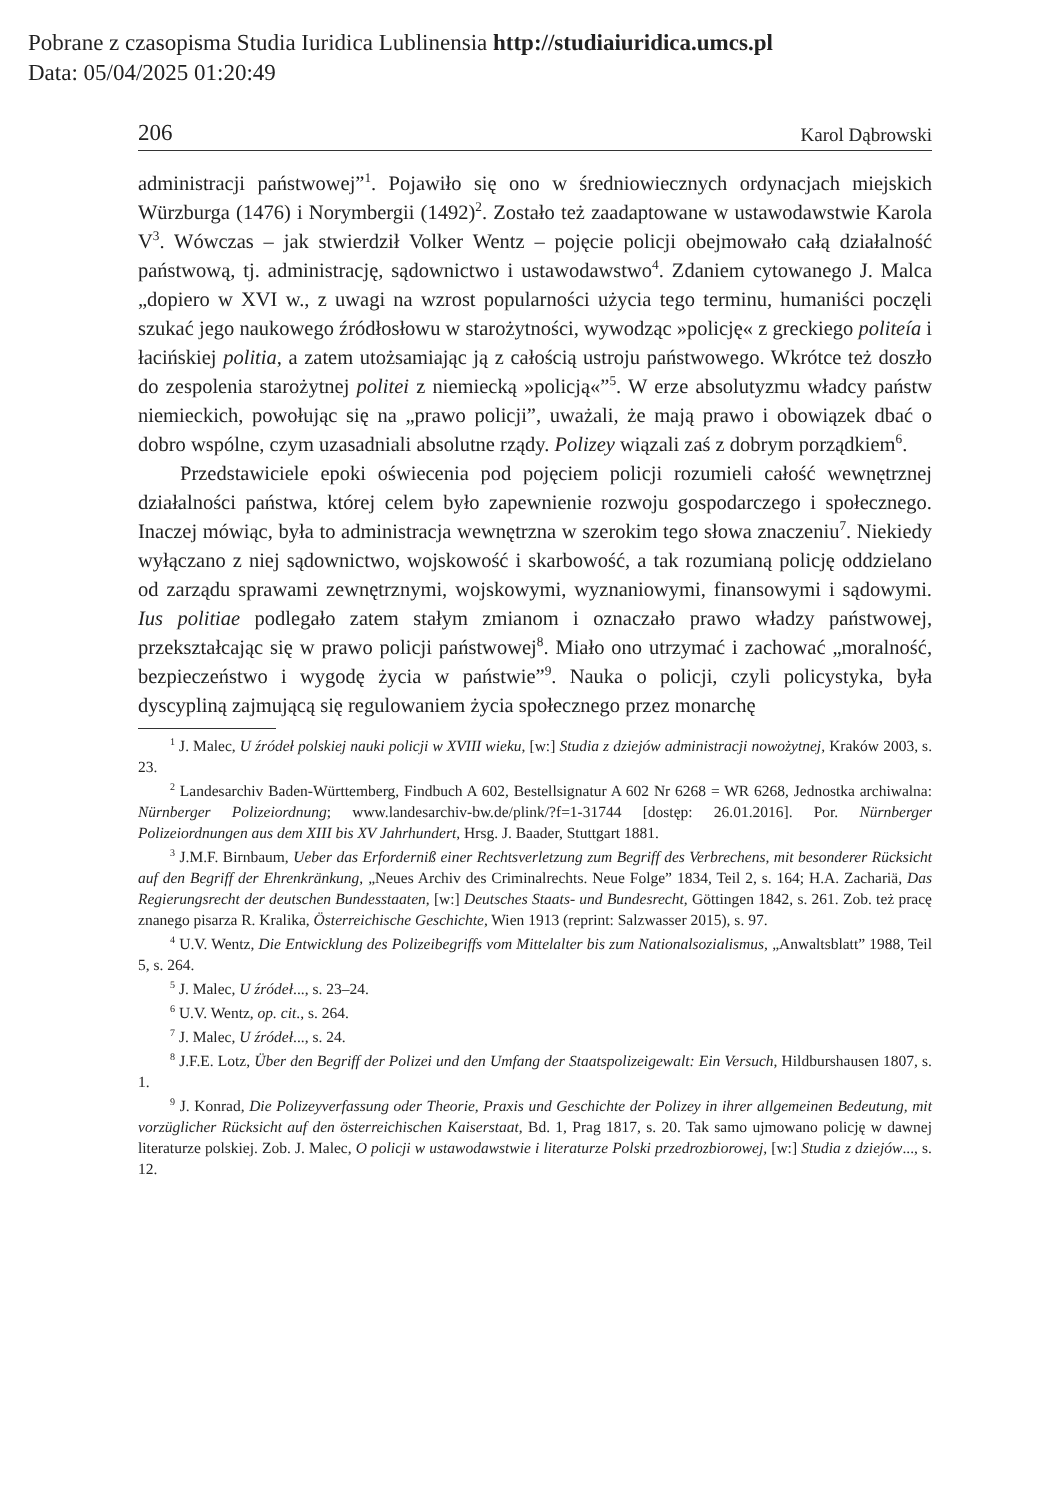Pobrane z czasopisma Studia Iuridica Lublinensia http://studiaiuridica.umcs.pl
Data: 05/04/2025 01:20:49
206 Karol Dąbrowski
administracji państwowej”<sup>1</sup>. Pojawiło się ono w średniowiecznych ordynacjach miejskich Würzburga (1476) i Norymbergii (1492)<sup>2</sup>. Zostało też zaadaptowane w ustawodawstwie Karola V<sup>3</sup>. Wówczas – jak stwierdził Volker Wentz – pojęcie policji obejmowało całą działalność państwową, tj. administrację, sądownictwo i ustawodawstwo<sup>4</sup>. Zdaniem cytowanego J. Malca „dopiero w XVI w., z uwagi na wzrost popularności użycia tego terminu, humaniści poczęli szukać jego naukowego źródłosłowu w starożytności, wywodząc »policję« z greckiego politeía i łacińskiej politia, a zatem utożsamiając ją z całością ustroju państwowego. Wkrótce też doszło do zespolenia starożytnej politei z niemiecką »policją«”<sup>5</sup>. W erze absolutyzmu władcy państw niemieckich, powołując się na „prawo policji”, uważali, że mają prawo i obowiązek dbać o dobro wspólne, czym uzasadniali absolutne rządy. Polizey wiązali zaś z dobrym porządkiem<sup>6</sup>.
Przedstawiciele epoki oświecenia pod pojęciem policji rozumieli całość wewnętrznej działalności państwa, której celem było zapewnienie rozwoju gospodarczego i społecznego. Inaczej mówiąc, była to administracja wewnętrzna w szerokim tego słowa znaczeniu<sup>7</sup>. Niekiedy wyłączano z niej sądownictwo, wojskowość i skarbowość, a tak rozumianą policję oddzielano od zarządu sprawami zewnętrznymi, wojskowymi, wyznaniowymi, finansowymi i sądowymi. Ius politiae podlegało zatem stałym zmianom i oznaczało prawo władzy państwowej, przekształcając się w prawo policji państwowej<sup>8</sup>. Miało ono utrzymać i zachować „moralność, bezpieczeństwo i wygodę życia w państwie”<sup>9</sup>. Nauka o policji, czyli policystyka, była dyscypliną zajmującą się regulowaniem życia społecznego przez monarchę
<sup>1</sup> J. Malec, U źródeł polskiej nauki policji w XVIII wieku, [w:] Studia z dziejów administracji nowożytnej, Kraków 2003, s. 23.
<sup>2</sup> Landesarchiv Baden-Württemberg, Findbuch A 602, Bestellsignatur A 602 Nr 6268 = WR 6268, Jednostka archiwalna: Nürnberger Polizeiordnung; www.landesarchiv-bw.de/plink/?f=1-31744 [dostęp: 26.01.2016]. Por. Nürnberger Polizeiordnungen aus dem XIII bis XV Jahrhundert, Hrsg. J. Baader, Stuttgart 1881.
<sup>3</sup> J.M.F. Birnbaum, Ueber das Erforderniß einer Rechtsverletzung zum Begriff des Verbrechens, mit besonderer Rücksicht auf den Begriff der Ehrenkränkung, „Neues Archiv des Criminalrechts. Neue Folge” 1834, Teil 2, s. 164; H.A. Zachariä, Das Regierungsrecht der deutschen Bundesstaaten, [w:] Deutsches Staats- und Bundesrecht, Göttingen 1842, s. 261. Zob. też pracę znanego pisarza R. Kralika, Österreichische Geschichte, Wien 1913 (reprint: Salzwasser 2015), s. 97.
<sup>4</sup> U.V. Wentz, Die Entwicklung des Polizeibegriffs vom Mittelalter bis zum Nationalsozialismus, „Anwaltsblatt” 1988, Teil 5, s. 264.
<sup>5</sup> J. Malec, U źródeł..., s. 23–24.
<sup>6</sup> U.V. Wentz, op. cit., s. 264.
<sup>7</sup> J. Malec, U źródeł..., s. 24.
<sup>8</sup> J.F.E. Lotz, Über den Begriff der Polizei und den Umfang der Staatspolizeigewalt: Ein Versuch, Hildburshausen 1807, s. 1.
<sup>9</sup> J. Konrad, Die Polizeyverfassung oder Theorie, Praxis und Geschichte der Polizey in ihrer allgemeinen Bedeutung, mit vorzüglicher Rücksicht auf den österreichischen Kaiserstaat, Bd. 1, Prag 1817, s. 20. Tak samo ujmowano policję w dawnej literaturze polskiej. Zob. J. Malec, O policji w ustawodawstwie i literaturze Polski przedrozbiorowej, [w:] Studia z dziejów..., s. 12.